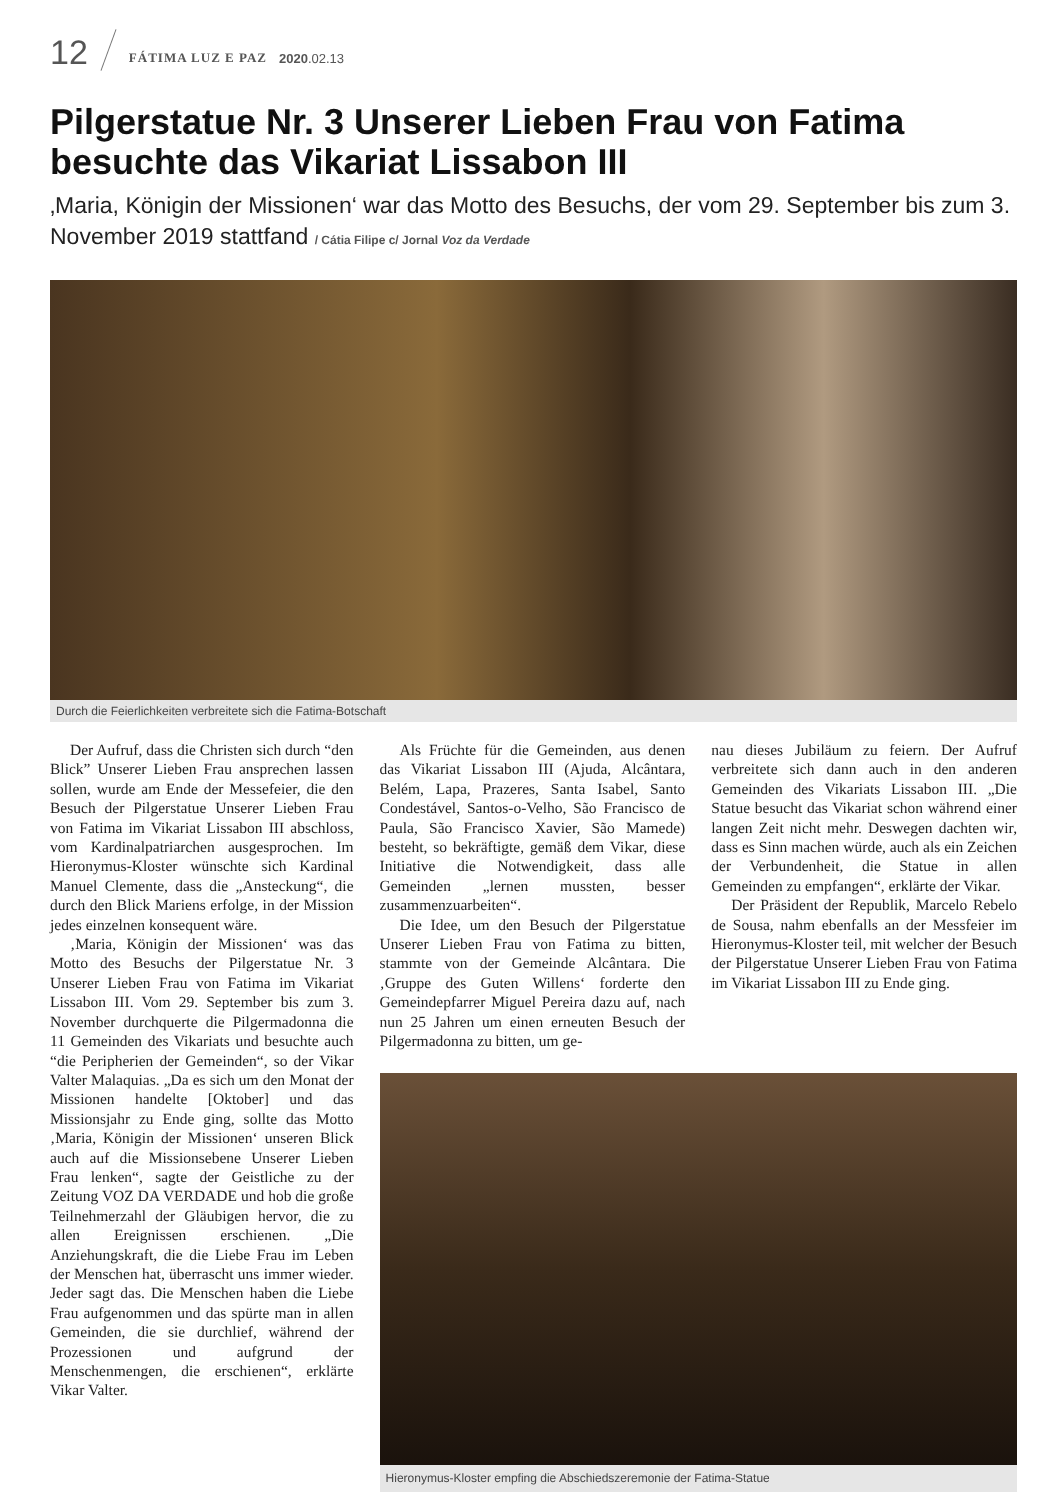12 FÁTIMA LUZ E PAZ 2020.02.13
Pilgerstatue Nr. 3 Unserer Lieben Frau von Fatima besuchte das Vikariat Lissabon III
‚Maria, Königin der Missionen‘ war das Motto des Besuchs, der vom 29. September bis zum 3. November 2019 stattfand / Cátia Filipe c/ Jornal Voz da Verdade
Durch die Feierlichkeiten verbreitete sich die Fatima-Botschaft
Der Aufruf, dass die Christen sich durch “den Blick” Unserer Lieben Frau ansprechen lassen sollen, wurde am Ende der Messefeier, die den Besuch der Pilgerstatue Unserer Lieben Frau von Fatima im Vikariat Lissabon III abschloss, vom Kardinalpatriarchen ausgesprochen. Im Hieronymus-Kloster wünschte sich Kardinal Manuel Clemente, dass die „Ansteckung“, die durch den Blick Mariens erfolge, in der Mission jedes einzelnen konsequent wäre.
‚Maria, Königin der Missionen‘ was das Motto des Besuchs der Pilgerstatue Nr. 3 Unserer Lieben Frau von Fatima im Vikariat Lissabon III. Vom 29. September bis zum 3. November durchquerte die Pilgermadonna die 11 Gemeinden des Vikariats und besuchte auch “die Peripherien der Gemeinden“, so der Vikar Valter Malaquias. „Da es sich um den Monat der Missionen handelte [Oktober] und das Missionsjahr zu Ende ging, sollte das Motto ‚Maria, Königin der Missionen‘ unseren Blick auch auf die Missionsebene Unserer Lieben Frau lenken“, sagte der Geistliche zu der Zeitung VOZ DA VERDADE und hob die große Teilnehmerzahl der Gläubigen hervor, die zu allen Ereignissen erschienen. „Die Anziehungskraft, die die Liebe Frau im Leben der Menschen hat, überrascht uns immer wieder. Jeder sagt das. Die Menschen haben die Liebe Frau aufgenommen und das spürte man in allen Gemeinden, die sie durchlief, während der Prozessionen und aufgrund der Menschenmengen, die erschienen“, erklärte Vikar Valter.
Als Früchte für die Gemeinden, aus denen das Vikariat Lissabon III (Ajuda, Alcântara, Belém, Lapa, Prazeres, Santa Isabel, Santo Condestável, Santos-o-Velho, São Francisco de Paula, São Francisco Xavier, São Mamede) besteht, so bekräftigte, gemäß dem Vikar, diese Initiative die Notwendigkeit, dass alle Gemeinden „lernen mussten, besser zusammenzuarbeiten“.
Die Idee, um den Besuch der Pilgerstatue Unserer Lieben Frau von Fatima zu bitten, stammte von der Gemeinde Alcântara. Die ‚Gruppe des Guten Willens‘ forderte den Gemeindepfarrer Miguel Pereira dazu auf, nach nun 25 Jahren um einen erneuten Besuch der Pilgermadonna zu bitten, um ge-
nau dieses Jubiläum zu feiern. Der Aufruf verbreitete sich dann auch in den anderen Gemeinden des Vikariats Lissabon III. „Die Statue besucht das Vikariat schon während einer langen Zeit nicht mehr. Deswegen dachten wir, dass es Sinn machen würde, auch als ein Zeichen der Verbundenheit, die Statue in allen Gemeinden zu empfangen“, erklärte der Vikar.
Der Präsident der Republik, Marcelo Rebelo de Sousa, nahm ebenfalls an der Messfeier im Hieronymus-Kloster teil, mit welcher der Besuch der Pilgerstatue Unserer Lieben Frau von Fatima im Vikariat Lissabon III zu Ende ging.
Hieronymus-Kloster empfing die Abschiedszeremonie der Fatima-Statue